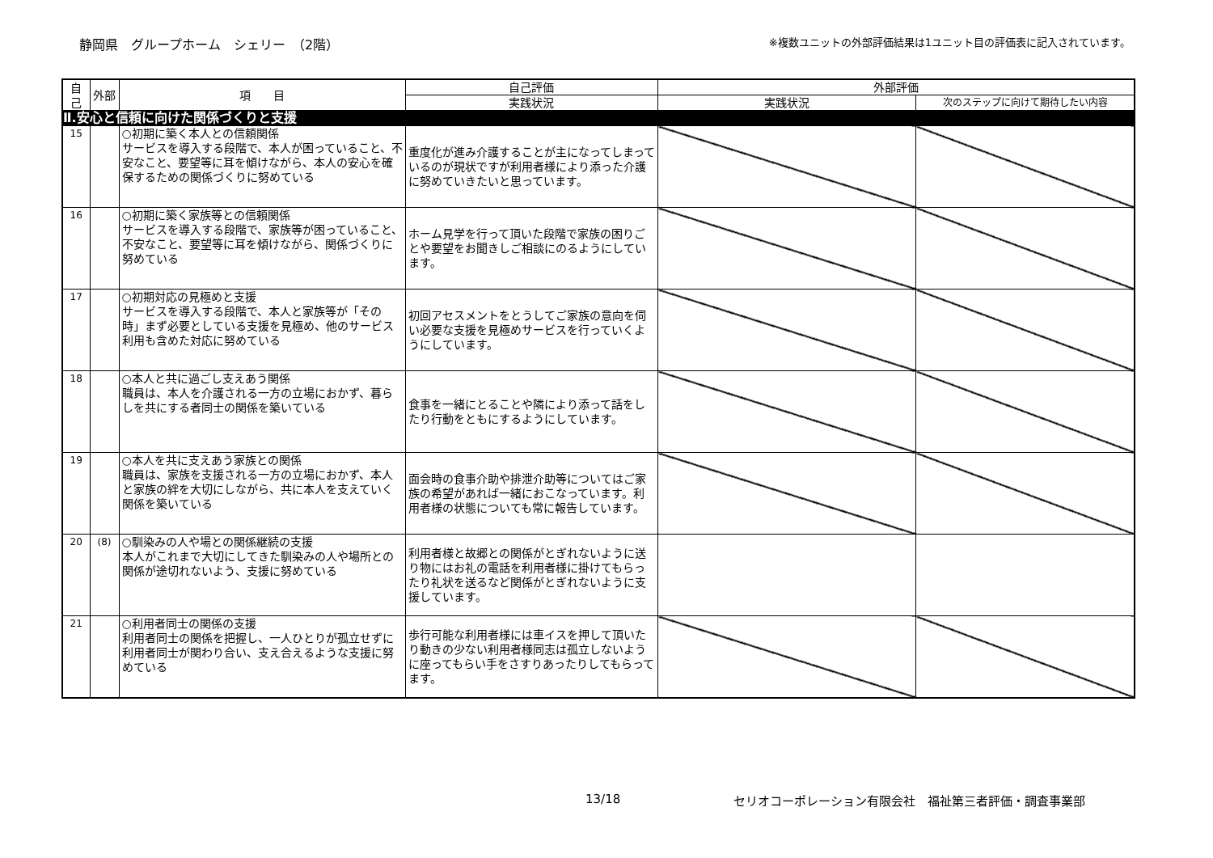静岡県　グループホーム　シェリー　（2階）
※複数ユニットの外部評価結果は1ユニット目の評価表に記入されています。
| 自己 | 外部 | 項 目 | 自己評価 | 外部評価 | |
| --- | --- | --- | --- | --- | --- |
| | | | 実践状況 | 実践状況 | 次のステップに向けて期待したい内容 |
| Ⅱ.安心と信頼に向けた関係づくりと支援 | | | | | |
| 15 | | ○初期に築く本人との信頼関係 サービスを導入する段階で、本人が困っていること、不安なこと、要望等に耳を傾けながら、本人の安心を確保するための関係づくりに努めている | 重度化が進み介護することが主になってしまっているのが現状ですが利用者様により添った介護に努めていきたいと思っています。 | | |
| 16 | | ○初期に築く家族等との信頼関係 サービスを導入する段階で、家族等が困っていること、不安なこと、要望等に耳を傾けながら、関係づくりに努めている | ホーム見学を行って頂いた段階で家族の困りごとや要望をお聞きしご相談にのるようにしています。 | | |
| 17 | | ○初期対応の見極めと支援 サービスを導入する段階で、本人と家族等が「その時」まず必要としている支援を見極め、他のサービス利用も含めた対応に努めている | 初回アセスメントをとうしてご家族の意向を伺い必要な支援を見極めサービスを行っていくようにしています。 | | |
| 18 | | ○本人と共に過ごし支えあう関係 職員は、本人を介護される一方の立場におかず、暮らしを共にする者同士の関係を築いている | 食事を一緒にとることや隣により添って話をしたり行動をともにするようにしています。 | | |
| 19 | | ○本人を共に支えあう家族との関係 職員は、家族を支援される一方の立場におかず、本人と家族の絆を大切にしながら、共に本人を支えていく関係を築いている | 面会時の食事介助や排泄介助等についてはご家族の希望があれば一緒におこなっています。利用者様の状態についても常に報告しています。 | | |
| 20 | (8) | ○馴染みの人や場との関係継続の支援 本人がこれまで大切にしてきた馴染みの人や場所との関係が途切れないよう、支援に努めている | 利用者様と故郷との関係がとぎれないように送り物にはお礼の電話を利用者様に掛けてもらったり礼状を送るなど関係がとぎれないように支援しています。 | | |
| 21 | | ○利用者同士の関係の支援 利用者同士の関係を把握し、一人ひとりが孤立せずに利用者同士が関わり合い、支え合えるような支援に努めている | 歩行可能な利用者様には車イスを押して頂いたり動きの少ない利用者様同志は孤立しないように座ってもらい手をさすりあったりしてもらってます。 | | |
13/18 セリオコーポレーション有限会社　福祉第三者評価・調査事業部